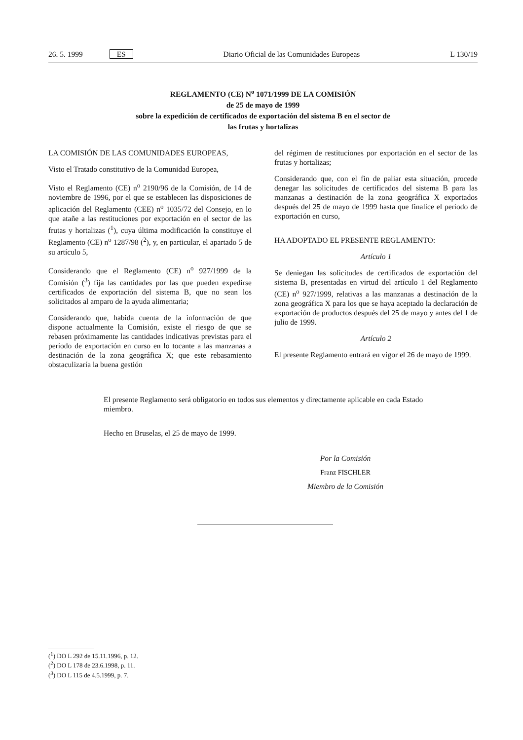26. 5. 1999 ES Diario Oficial de las Comunidades Europeas L 130/19
REGLAMENTO (CE) N<sup>o</sup> 1071/1999 DE LA COMISIÓN
de 25 de mayo de 1999
sobre la expedición de certificados de exportación del sistema B en el sector de
las frutas y hortalizas
LA COMISIÓN DE LAS COMUNIDADES EUROPEAS,
Visto el Tratado constitutivo de la Comunidad Europea,
Visto el Reglamento (CE) n<sup>o</sup> 2190/96 de la Comisión, de 14 de noviembre de 1996, por el que se establecen las disposiciones de aplicación del Reglamento (CEE) n<sup>o</sup> 1035/72 del Consejo, en lo que atañe a las restituciones por exportación en el sector de las frutas y hortalizas (<sup>1</sup>), cuya última modificación la constituye el Reglamento (CE) n<sup>o</sup> 1287/98 (<sup>2</sup>), y, en particular, el apartado 5 de su artículo 5,
Considerando que el Reglamento (CE) n<sup>o</sup> 927/1999 de la Comisión (<sup>3</sup>) fija las cantidades por las que pueden expedirse certificados de exportación del sistema B, que no sean los solicitados al amparo de la ayuda alimentaria;
Considerando que, habida cuenta de la información de que dispone actualmente la Comisión, existe el riesgo de que se rebasen próximamente las cantidades indicativas previstas para el período de exportación en curso en lo tocante a las manzanas a destinación de la zona geográfica X; que este rebasamiento obstaculizaría la buena gestión
del régimen de restituciones por exportación en el sector de las frutas y hortalizas;
Considerando que, con el fin de paliar esta situación, procede denegar las solicitudes de certificados del sistema B para las manzanas a destinación de la zona geográfica X exportados después del 25 de mayo de 1999 hasta que finalice el período de exportación en curso,
HA ADOPTADO EL PRESENTE REGLAMENTO:
Artículo 1
Se deniegan las solicitudes de certificados de exportación del sistema B, presentadas en virtud del artículo 1 del Reglamento (CE) n<sup>o</sup> 927/1999, relativas a las manzanas a destinación de la zona geográfica X para los que se haya aceptado la declaración de exportación de productos después del 25 de mayo y antes del 1 de julio de 1999.
Artículo 2
El presente Reglamento entrará en vigor el 26 de mayo de 1999.
El presente Reglamento será obligatorio en todos sus elementos y directamente aplicable en cada Estado miembro.
Hecho en Bruselas, el 25 de mayo de 1999.
Por la Comisión
Franz FISCHLER
Miembro de la Comisión
(<sup>1</sup>) DO L 292 de 15.11.1996, p. 12.
(<sup>2</sup>) DO L 178 de 23.6.1998, p. 11.
(<sup>3</sup>) DO L 115 de 4.5.1999, p. 7.